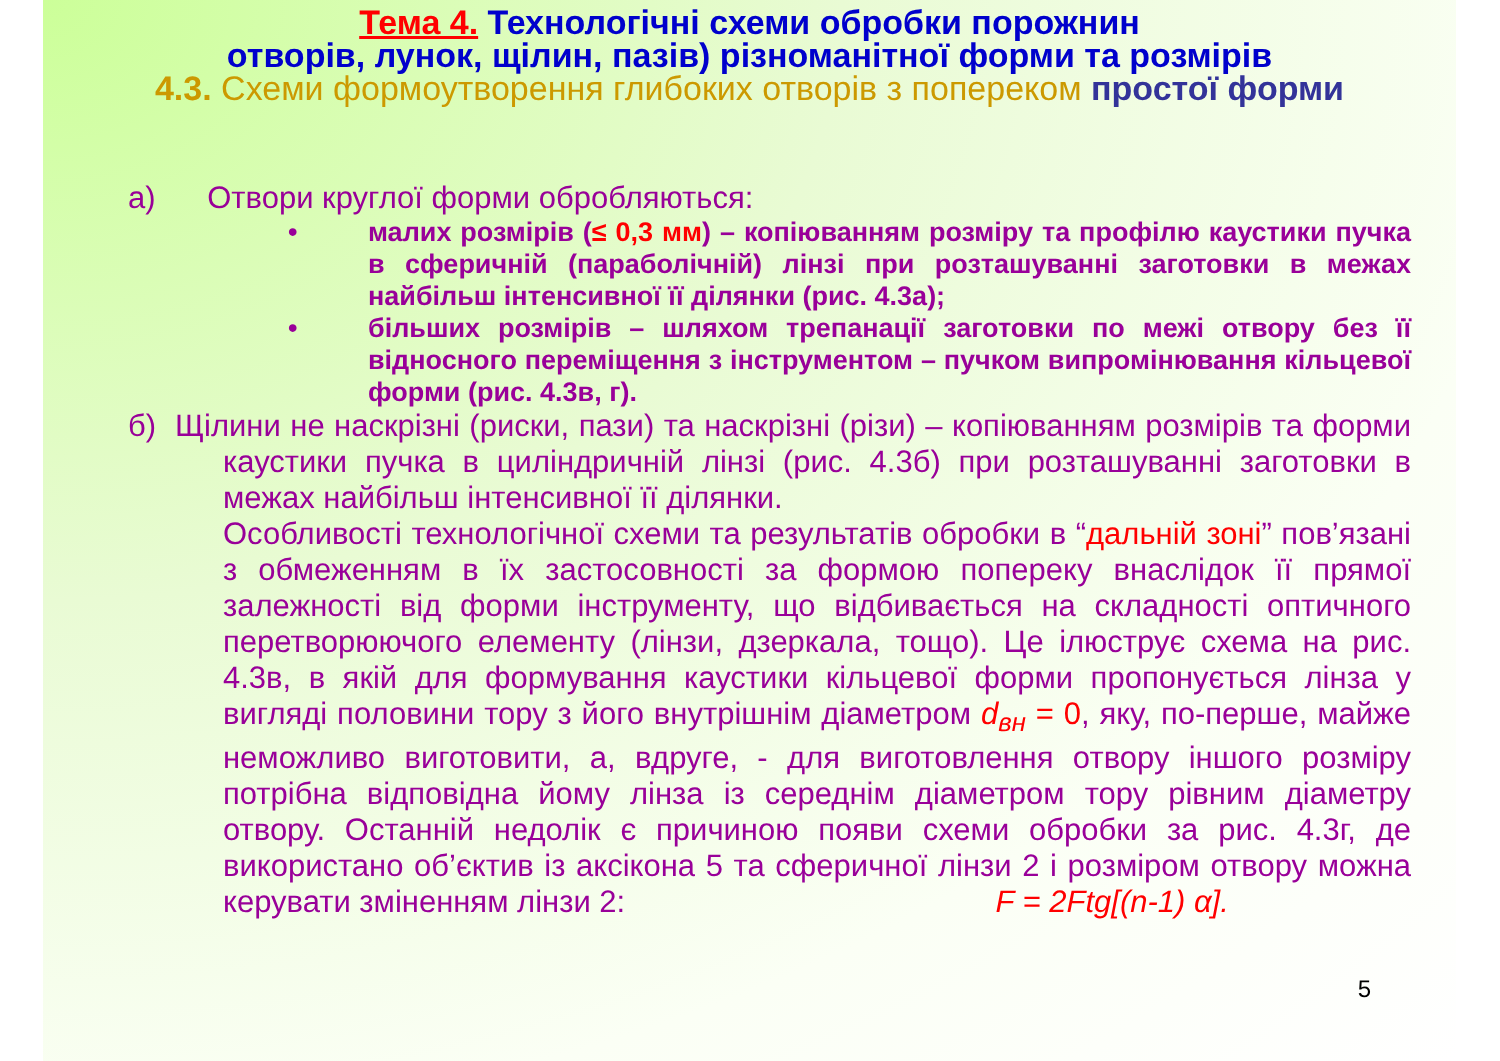Тема 4. Технологічні схеми обробки порожнин
отворів, лунок, щілин, пазів) різноманітної форми та розмірів
4.3. Схеми формоутворення глибоких отворів з поперeком простої форми
а) Отвори круглої форми обробляються:
• малих розмірів (≤ 0,3 мм) – копіюванням розміру та профілю каустики пучка в сферичній (параболічній) лінзі при розташуванні заготовки в межах найбільш інтенсивної її ділянки (рис. 4.3а);
• більших розмірів – шляхом трепанації заготовки по межі отвору без її відносного переміщення з інструментом – пучком випромінювання кільцевої форми (рис. 4.3в, г).
б) Щілини не наскрізні (риски, пази) та наскрізні (різи) – копіюванням розмірів та форми каустики пучка в циліндричній лінзі (рис. 4.3б) при розташуванні заготовки в межах найбільш інтенсивної її ділянки.
Особливості технологічної схеми та результатів обробки в “дальній зоні” пов’язані з обмеженням в їх застосовності за формою поперeку внаслідок її прямої залежності від форми інструменту, що відбивається на складності оптичного перетворюючого елементу (лінзи, дзеркала, тощо). Це ілюструє схема на рис. 4.3в, в якій для формування каустики кільцевої форми пропонується лінза у вигляді половини тору з його внутрішнім діаметром d<sub>вн</sub> = 0, яку, по-перше, майже неможливо виготовити, а, вдруге, - для виготовлення отвору іншого розміру потрібна відповідна йому лінза із середнім діаметром тору рівним діаметру отвору. Останній недолік є причиною появи схеми обробки за рис. 4.3г, де використано об’єктив із аксікона 5 та сферичної лінзи 2 і розміром отвору можна керувати зміненням лінзи 2: F = 2Ftg[(n-1) α].
5